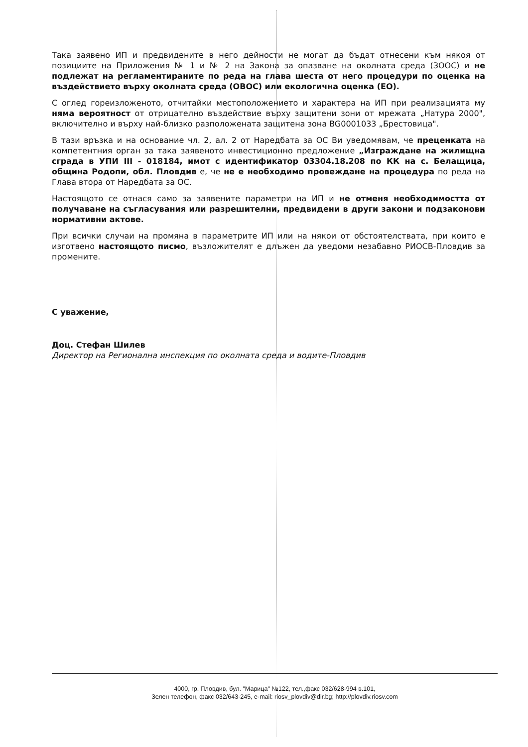Така заявено ИП и предвидените в него дейности не могат да бъдат отнесени към някоя от позициите на Приложения № 1 и № 2 на Закона за опазване на околната среда (ЗООС) и не подлежат на регламентираните по реда на глава шеста от него процедури по оценка на въздействието върху околната среда (ОВОС) или екологична оценка (ЕО).
С оглед гореизложеното, отчитайки местоположението и характера на ИП при реализацията му няма вероятност от отрицателно въздействие върху защитени зони от мрежата „Натура 2000", включително и върху най-близко разположената защитена зона BG0001033 „Брестовица".
В тази връзка и на основание чл. 2, ал. 2 от Наредбата за ОС Ви уведомявам, че преценката на компетентния орган за така заявеното инвестиционно предложение „Изграждане на жилищна сграда в УПИ III - 018184, имот с идентификатор 03304.18.208 по КК на с. Белащица, община Родопи, обл. Пловдив е, че не е необходимо провеждане на процедура по реда на Глава втора от Наредбата за ОС.
Настоящото се отнася само за заявените параметри на ИП и не отменя необходимостта от получаване на съгласувания или разрешителни, предвидени в други закони и подзаконови нормативни актове.
При всички случаи на промяна в параметрите ИП или на някои от обстоятелствата, при които е изготвено настоящото писмо, възложителят е длъжен да уведоми незабавно РИОСВ-Пловдив за промените.
С уважение,
Доц. Стефан Шилев
Директор на Регионална инспекция по околната среда и водите-Пловдив
4000, гр. Пловдив, бул. "Марица" №122, тел.,факс 032/628-994 в.101,
Зелен телефон, факс 032/643-245, e-mail: riosv_plovdiv@dir.bg; http://plovdiv.riosv.com